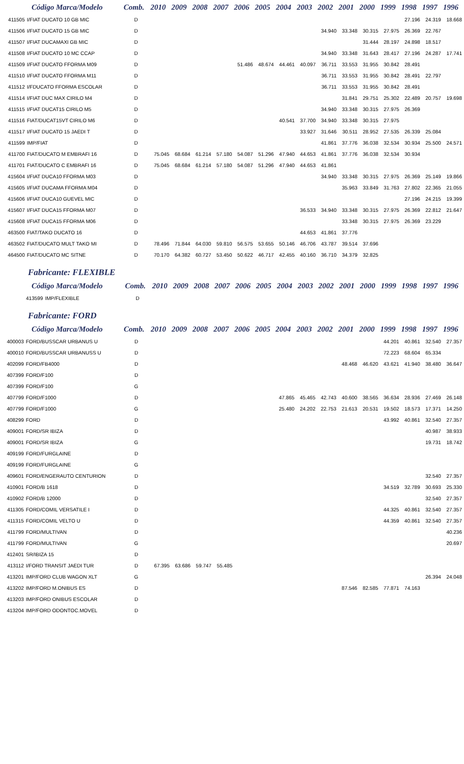| Código Marca/Modelo | | Comb. | 2010 | 2009 | 2008 | 2007 | 2006 | 2005 | 2004 | 2003 | 2002 | 2001 | 2000 | 1999 | 1998 | 1997 | 1996 |
| --- | --- | --- | --- | --- | --- | --- | --- | --- | --- | --- | --- | --- | --- | --- | --- | --- | --- |
| 411505 | I/FIAT DUCATO 10 GB MIC | D | | | | | | | | | | | | | 27.196 | 24.319 | 18.668 |
| 411506 | I/FIAT DUCATO 15 GB MIC | D | | | | | | | | | 34.940 | 33.348 | 30.315 | 27.975 | 26.369 | 22.767 | |
| 411507 | I/FIAT DUCAMAXI GB MIC | D | | | | | | | | | | | 31.444 | 28.197 | 24.898 | 18.517 | |
| 411508 | I/FIAT DUCATO 10 MC CCAP | D | | | | | | | | | 34.940 | 33.348 | 31.643 | 28.417 | 27.196 | 24.287 | 17.741 |
| 411509 | I/FIAT DUCATO FFORMA M09 | D | | | | | 51.486 | 48.674 | 44.461 | 40.097 | 36.711 | 33.553 | 31.955 | 30.842 | 28.491 | | |
| 411510 | I/FIAT DUCATO FFORMA M11 | D | | | | | | | | | 36.711 | 33.553 | 31.955 | 30.842 | 28.491 | 22.797 | |
| 411512 | I/FDUCATO FFORMA ESCOLAR | D | | | | | | | | | 36.711 | 33.553 | 31.955 | 30.842 | 28.491 | | |
| 411514 | I/FIAT DUC MAX CIRILO M4 | D | | | | | | | | | | 31.841 | 29.751 | 25.302 | 22.489 | 20.757 | 19.698 |
| 411515 | I/FIAT DUCAT15 CIRILO M5 | D | | | | | | | | | 34.940 | 33.348 | 30.315 | 27.975 | 26.369 | | |
| 411516 | FIAT/DUCAT15VT CIRILO M6 | D | | | | | | | 40.541 | 37.700 | 34.940 | 33.348 | 30.315 | 27.975 | | | |
| 411517 | I/FIAT DUCATO 15 JAEDI T | D | | | | | | | | 33.927 | 31.646 | 30.511 | 28.952 | 27.535 | 26.339 | 25.084 | |
| 411599 | IMP/FIAT | D | | | | | | | | | 41.861 | 37.776 | 36.038 | 32.534 | 30.934 | 25.500 | 24.571 |
| 411700 | FIAT/DUCATO M EMBRAFI 16 | D | 75.045 | 68.684 | 61.214 | 57.180 | 54.087 | 51.296 | 47.940 | 44.653 | 41.861 | 37.776 | 36.038 | 32.534 | 30.934 | | |
| 411701 | FIAT/DUCATO C EMBRAFI 16 | D | 75.045 | 68.684 | 61.214 | 57.180 | 54.087 | 51.296 | 47.940 | 44.653 | 41.861 | | | | | | |
| 415604 | I/FIAT DUCA10 FFORMA M03 | D | | | | | | | | | 34.940 | 33.348 | 30.315 | 27.975 | 26.369 | 25.149 | 19.866 |
| 415605 | I/FIAT DUCAMA FFORMA M04 | D | | | | | | | | | | 35.963 | 33.849 | 31.763 | 27.802 | 22.365 | 21.055 |
| 415606 | I/FIAT DUCA10 GUEVEL MIC | D | | | | | | | | | | | | | 27.196 | 24.215 | 19.399 |
| 415607 | I/FIAT DUCA15 FFORMA M07 | D | | | | | | | | 36.533 | 34.940 | 33.348 | 30.315 | 27.975 | 26.369 | 22.812 | 21.647 |
| 415608 | I/FIAT DUCA15 FFORMA M06 | D | | | | | | | | | | 33.348 | 30.315 | 27.975 | 26.369 | 23.229 | |
| 463500 | FIAT/TAKO DUCATO 16 | D | | | | | | | | 44.653 | 41.861 | 37.776 | | | | | |
| 463502 | FIAT/DUCATO MULT TAKO MI | D | 78.496 | 71.844 | 64.030 | 59.810 | 56.575 | 53.655 | 50.146 | 46.706 | 43.787 | 39.514 | 37.696 | | | | |
| 464500 | FIAT/DUCATO MC SITNE | D | 70.170 | 64.382 | 60.727 | 53.450 | 50.622 | 46.717 | 42.455 | 40.160 | 36.710 | 34.379 | 32.825 | | | | |
Fabricante: FLEXIBLE
| Código Marca/Modelo | | Comb. | 2010 | 2009 | 2008 | 2007 | 2006 | 2005 | 2004 | 2003 | 2002 | 2001 | 2000 | 1999 | 1998 | 1997 | 1996 |
| --- | --- | --- | --- | --- | --- | --- | --- | --- | --- | --- | --- | --- | --- | --- | --- | --- | --- |
| 413599 | IMP/FLEXIBLE | D | | | | | | | | | | | | | | | |
Fabricante: FORD
| Código Marca/Modelo | | Comb. | 2010 | 2009 | 2008 | 2007 | 2006 | 2005 | 2004 | 2003 | 2002 | 2001 | 2000 | 1999 | 1998 | 1997 | 1996 |
| --- | --- | --- | --- | --- | --- | --- | --- | --- | --- | --- | --- | --- | --- | --- | --- | --- | --- |
| 400003 | FORD/BUSSCAR URBANUS U | D | | | | | | | | | | | | 44.201 | 40.861 | 32.540 | 27.357 |
| 400010 | FORD/BUSSCAR URBANUSS U | D | | | | | | | | | | | | 72.223 | 68.604 | 65.334 | |
| 402099 | FORD/FB4000 | D | | | | | | | | | | 48.468 | 46.620 | 43.621 | 41.940 | 38.480 | 36.647 |
| 407399 | FORD/F100 | D | | | | | | | | | | | | | | | |
| 407399 | FORD/F100 | G | | | | | | | | | | | | | | | |
| 407799 | FORD/F1000 | D | | | | | | | 47.865 | 45.465 | 42.743 | 40.600 | 38.565 | 36.634 | 28.936 | 27.469 | 26.148 |
| 407799 | FORD/F1000 | G | | | | | | | 25.480 | 24.202 | 22.753 | 21.613 | 20.531 | 19.502 | 18.573 | 17.371 | 14.250 |
| 408299 | FORD | D | | | | | | | | | | | | 43.992 | 40.861 | 32.540 | 27.357 |
| 409001 | FORD/SR IBIZA | D | | | | | | | | | | | | | | 40.987 | 38.933 |
| 409001 | FORD/SR IBIZA | G | | | | | | | | | | | | | | 19.731 | 18.742 |
| 409199 | FORD/FURGLAINE | D | | | | | | | | | | | | | | | |
| 409199 | FORD/FURGLAINE | G | | | | | | | | | | | | | | | |
| 409601 | FORD/ENGERAUTO CENTURION | D | | | | | | | | | | | | | | 32.540 | 27.357 |
| 410901 | FORD/B 1618 | D | | | | | | | | | | | | 34.519 | 32.789 | 30.693 | 25.330 |
| 410902 | FORD/B 12000 | D | | | | | | | | | | | | | | 32.540 | 27.357 |
| 411305 | FORD/COMIL VERSATILE I | D | | | | | | | | | | | | 44.325 | 40.861 | 32.540 | 27.357 |
| 411315 | FORD/COMIL VELTO U | D | | | | | | | | | | | | 44.359 | 40.861 | 32.540 | 27.357 |
| 411799 | FORD/MULTIVAN | D | | | | | | | | | | | | | | | 40.236 |
| 411799 | FORD/MULTIVAN | G | | | | | | | | | | | | | | | 20.697 |
| 412401 | SR/IBIZA 15 | D | | | | | | | | | | | | | | | |
| 413112 | I/FORD TRANSIT JAEDI TUR | D | 67.395 | 63.686 | 59.747 | 55.485 | | | | | | | | | | | |
| 413201 | IMP/FORD CLUB WAGON XLT | G | | | | | | | | | | | | | | 26.394 | 24.048 |
| 413202 | IMP/FORD M.ONIBUS ES | D | | | | | | | | | | 87.546 | 82.585 | 77.871 | 74.163 | | |
| 413203 | IMP/FORD ONIBUS ESCOLAR | D | | | | | | | | | | | | | | | |
| 413204 | IMP/FORD ODONTOC.MOVEL | D | | | | | | | | | | | | | | | |